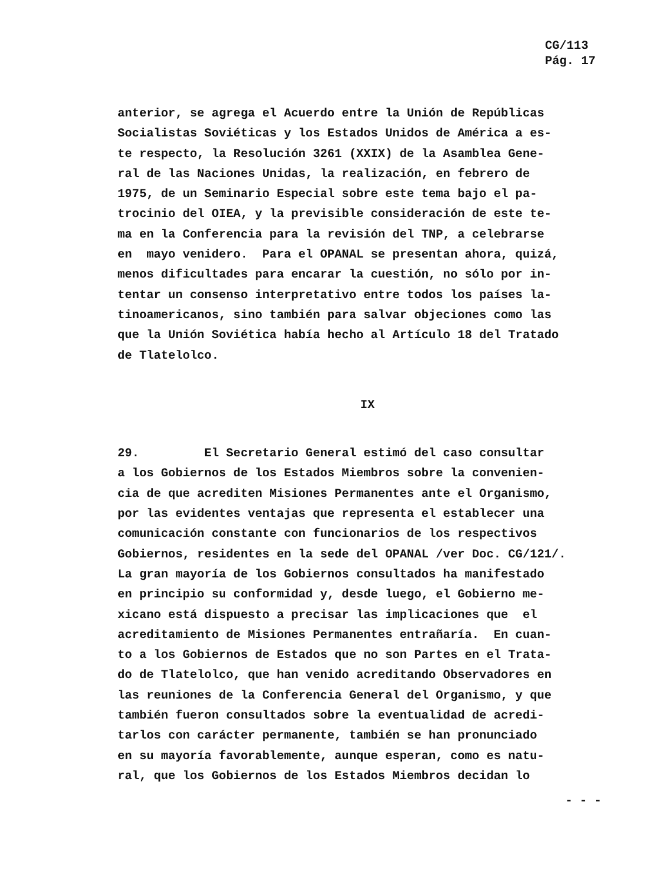CG/113
Pág. 17
anterior, se agrega el Acuerdo entre la Unión de Repúblicas Socialistas Soviéticas y los Estados Unidos de América a es- te respecto, la Resolución 3261 (XXIX) de la Asamblea Gene- ral de las Naciones Unidas, la realización, en febrero de 1975, de un Seminario Especial sobre este tema bajo el pa- trocinio del OIEA, y la previsible consideración de este te- ma en la Conferencia para la revisión del TNP, a celebrarse en mayo venidero. Para el OPANAL se presentan ahora, quizá, menos dificultades para encarar la cuestión, no sólo por in- tentar un consenso interpretativo entre todos los países la- tinoamericanos, sino también para salvar objeciones como las que la Unión Soviética había hecho al Artículo 18 del Tratado de Tlatelolco.
IX
29. El Secretario General estimó del caso consultar a los Gobiernos de los Estados Miembros sobre la convenien- cia de que acrediten Misiones Permanentes ante el Organismo, por las evidentes ventajas que representa el establecer una comunicación constante con funcionarios de los respectivos Gobiernos, residentes en la sede del OPANAL /ver Doc. CG/121/. La gran mayoría de los Gobiernos consultados ha manifestado en principio su conformidad y, desde luego, el Gobierno me- xicano está dispuesto a precisar las implicaciones que el acreditamiento de Misiones Permanentes entrañaría. En cuan- to a los Gobiernos de Estados que no son Partes en el Trata- do de Tlatelolco, que han venido acreditando Observadores en las reuniones de la Conferencia General del Organismo, y que también fueron consultados sobre la eventualidad de acredi- tarlos con carácter permanente, también se han pronunciado en su mayoría favorablemente, aunque esperan, como es natu- ral, que los Gobiernos de los Estados Miembros decidan lo
- - -